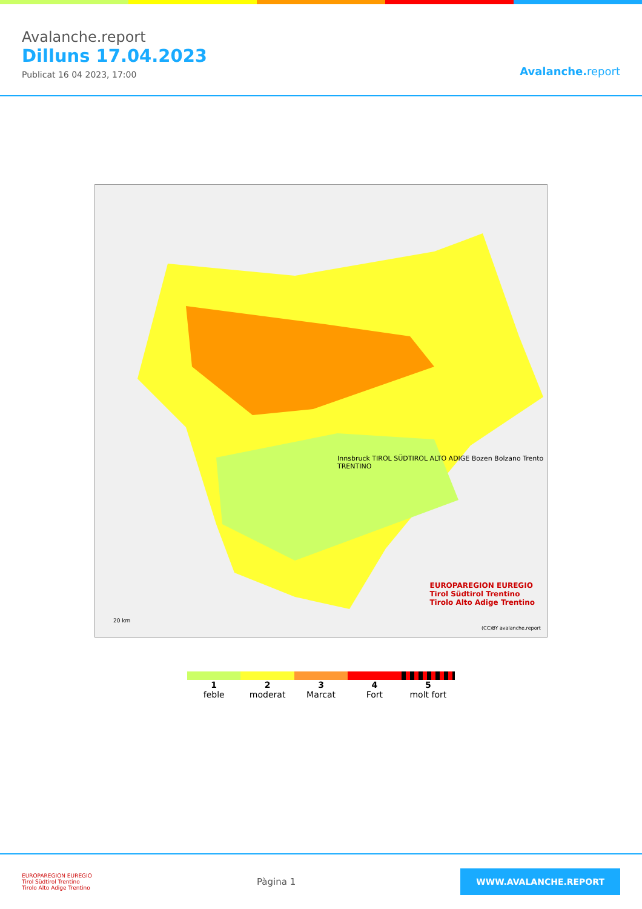Avalanche.report
Dilluns 17.04.2023
Publicat 16 04 2023, 17:00
Avalanche. report
Innsbruck TIROL SÜDTIROL ALTO ADIGE Bozen Bolzano Trento TRENTINO
(CC)BY avalanche.report
20 km
EUROPAREGION EUREGIO
Tirol Südtirol Trentino
Tirolo Alto Adige Trentino
1
feble
2
moderat
3
Marcat
4
Fort
5
molt fort
EUROPAREGION EUREGIO
Tirol Südtirol Trentino
Tirolo Alto Adige Trentino
Pàgina 1
WWW.AVALANCHE.REPORT